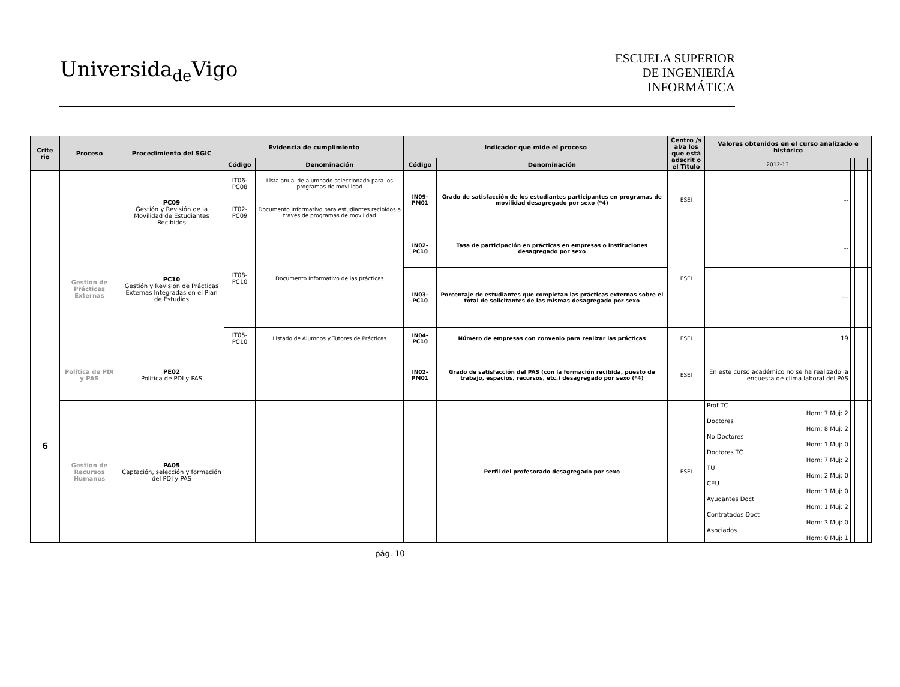Universida<sub>de</sub>Vigo
ESCUELA SUPERIOR
DE INGENIERÍA
INFORMÁTICA
| Crite rio | Proceso | Procedimiento del SGIC | Evidencia de cumplimiento | | Indicador que mide el proceso | | Centro /s al/a los que está adscrit o el Título | Valores obtenidos en el curso analizado e histórico | | | | | |
| --- | --- | --- | --- | --- | --- | --- | --- | --- | --- | --- | --- | --- | --- |
| | | | Código | Denominación | Código | Denominación | | 2012-13 | | | | | |
| | | | IT06-PC08 | Lista anual de alumnado seleccionado para los programas de movilidad | IN09-PM01 | Grado de satisfacción de los estudiantes participantes en programas de movilidad desagregado por sexo (*4) | ESEI | -- | | | | | |
| | | PC09 Gestión y Revisión de la Movilidad de Estudiantes Recibidos | IT02-PC09 | Documento Informativo para estudiantes recibidos a través de programas de movilidad | | | | | | | | | |
| | Gestión de Prácticas Externas | PC10 Gestión y Revisión de Prácticas Externas Integradas en el Plan de Estudios | IT08-PC10 | Documento Informativo de las prácticas | IN02-PC10 | Tasa de participación en prácticas en empresas o instituciones desagregado por sexo | ESEI | -- | | | | | |
| | | | | | IN03-PC10 | Porcentaje de estudiantes que completan las prácticas externas sobre el total de solicitantes de las mismas desagregado por sexo | | --- | | | | | |
| | | | IT05-PC10 | Listado de Alumnos y Tutores de Prácticas | IN04-PC10 | Número de empresas con convenio para realizar las prácticas | ESEI | 19 | | | | | |
| 6 | Política de PDI y PAS | PE02 Política de PDI y PAS | | | IN02-PM01 | Grado de satisfacción del PAS (con la formación recibida, puesto de trabajo, espacios, recursos, etc.) desagregado por sexo (*4) | ESEI | En este curso académico no se ha realizado la encuesta de clima laboral del PAS | | | | | |
| | Gestión de Recursos Humanos | PA05 Captación, selección y formación del PDI y PAS | | | | Perfil del profesorado desagregado por sexo | ESEI | Prof TC Hom: 7 Muj: 2 Doctores Hom: 8 Muj: 2 No Doctores Hom: 1 Muj: 0 Doctores TC Hom: 7 Muj: 2 TU Hom: 2 Muj: 0 CEU Hom: 1 Muj: 0 Ayudantes Doct Hom: 1 Muj: 2 Contratados Doct Hom: 3 Muj: 0 Asociados Hom: 0 Muj: 1 | | | | | |
pág. 10